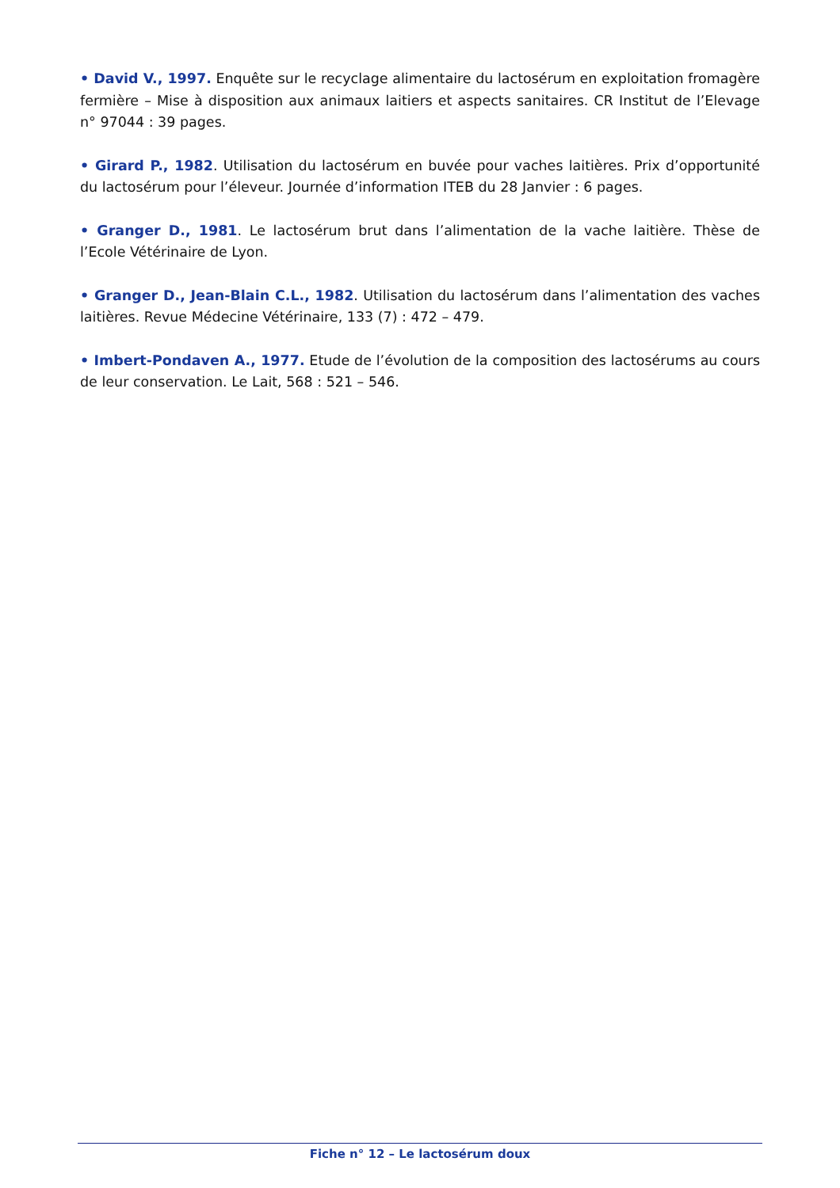• David V., 1997. Enquête sur le recyclage alimentaire du lactosérum en exploitation fromagère fermière – Mise à disposition aux animaux laitiers et aspects sanitaires. CR Institut de l’Elevage n° 97044 : 39 pages.
• Girard P., 1982. Utilisation du lactosérum en buvée pour vaches laitières. Prix d’opportunité du lactosérum pour l’éleveur. Journée d’information ITEB du 28 Janvier : 6 pages.
• Granger D., 1981. Le lactosérum brut dans l’alimentation de la vache laitière. Thèse de l’Ecole Vétérinaire de Lyon.
• Granger D., Jean-Blain C.L., 1982. Utilisation du lactosérum dans l’alimentation des vaches laitières. Revue Médecine Vétérinaire, 133 (7) : 472 – 479.
• Imbert-Pondaven A., 1977. Etude de l’évolution de la composition des lactosérums au cours de leur conservation. Le Lait, 568 : 521 – 546.
Fiche n° 12 – Le lactosérum doux